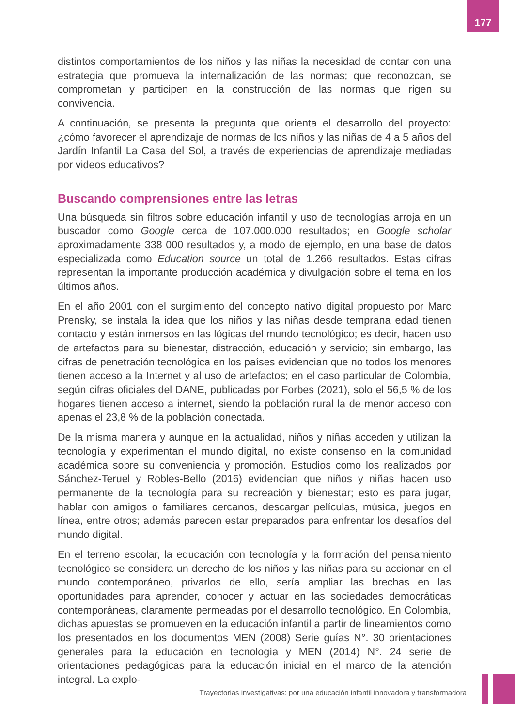177
distintos comportamientos de los niños y las niñas la necesidad de contar con una estrategia que promueva la internalización de las normas; que reconozcan, se comprometan y participen en la construcción de las normas que rigen su convivencia.
A continuación, se presenta la pregunta que orienta el desarrollo del proyecto: ¿cómo favorecer el aprendizaje de normas de los niños y las niñas de 4 a 5 años del Jardín Infantil La Casa del Sol, a través de experiencias de aprendizaje mediadas por videos educativos?
Buscando comprensiones entre las letras
Una búsqueda sin filtros sobre educación infantil y uso de tecnologías arroja en un buscador como Google cerca de 107.000.000 resultados; en Google scholar aproximadamente 338 000 resultados y, a modo de ejemplo, en una base de datos especializada como Education source un total de 1.266 resultados. Estas cifras representan la importante producción académica y divulgación sobre el tema en los últimos años.
En el año 2001 con el surgimiento del concepto nativo digital propuesto por Marc Prensky, se instala la idea que los niños y las niñas desde temprana edad tienen contacto y están inmersos en las lógicas del mundo tecnológico; es decir, hacen uso de artefactos para su bienestar, distracción, educación y servicio; sin embargo, las cifras de penetración tecnológica en los países evidencian que no todos los menores tienen acceso a la Internet y al uso de artefactos; en el caso particular de Colombia, según cifras oficiales del DANE, publicadas por Forbes (2021), solo el 56,5 % de los hogares tienen acceso a internet, siendo la población rural la de menor acceso con apenas el 23,8 % de la población conectada.
De la misma manera y aunque en la actualidad, niños y niñas acceden y utilizan la tecnología y experimentan el mundo digital, no existe consenso en la comunidad académica sobre su conveniencia y promoción. Estudios como los realizados por Sánchez-Teruel y Robles-Bello (2016) evidencian que niños y niñas hacen uso permanente de la tecnología para su recreación y bienestar; esto es para jugar, hablar con amigos o familiares cercanos, descargar películas, música, juegos en línea, entre otros; además parecen estar preparados para enfrentar los desafíos del mundo digital.
En el terreno escolar, la educación con tecnología y la formación del pensamiento tecnológico se considera un derecho de los niños y las niñas para su accionar en el mundo contemporáneo, privarlos de ello, sería ampliar las brechas en las oportunidades para aprender, conocer y actuar en las sociedades democráticas contemporáneas, claramente permeadas por el desarrollo tecnológico. En Colombia, dichas apuestas se promueven en la educación infantil a partir de lineamientos como los presentados en los documentos MEN (2008) Serie guías N°. 30 orientaciones generales para la educación en tecnología y MEN (2014) N°. 24 serie de orientaciones pedagógicas para la educación inicial en el marco de la atención integral. La explo-
Trayectorias investigativas: por una educación infantil innovadora y transformadora